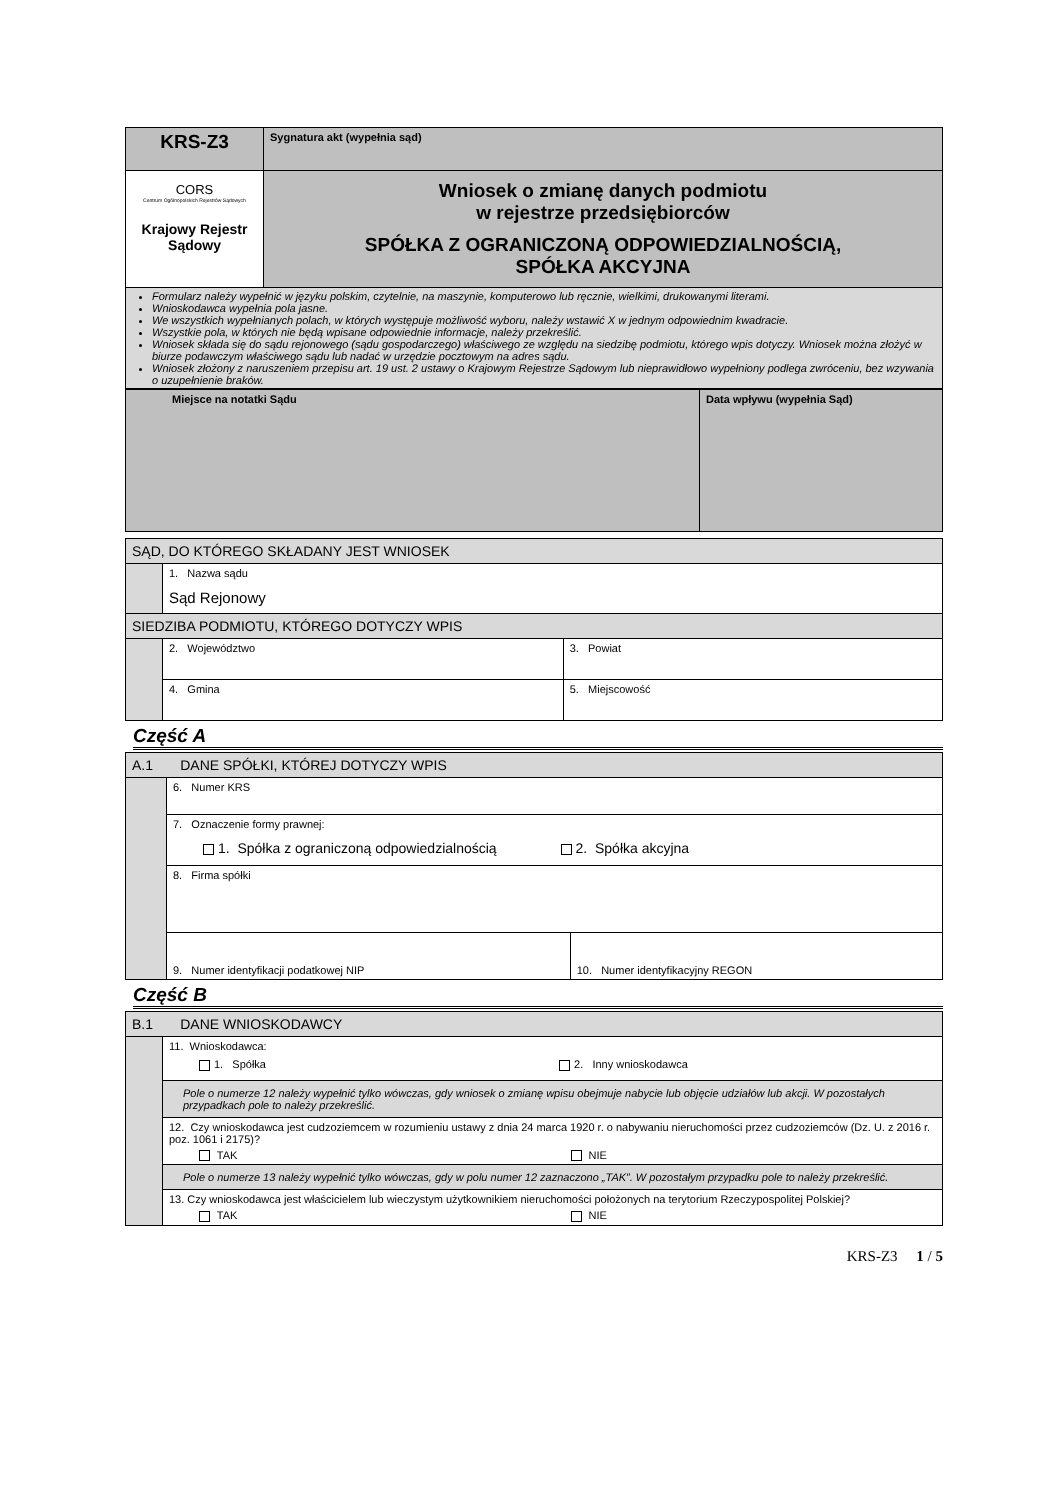| KRS-Z3 | Sygnatura akt (wypełnia sąd) |
| CORS Centrum Ogólnopolskich Rejestrów Sądowych Krajowy Rejestr Sądowy | Wniosek o zmianę danych podmiotu w rejestrze przedsiębiorców SPÓŁKA Z OGRANICZONĄ ODPOWIEDZIALNOŚCIĄ, SPÓŁKA AKCYJNA |
| Formularz należy wypełnić w języku polskim, czytelnie, na maszynie, komputerowo lub ręcznie, wielkimi, drukowanymi literami. Wnioskodawca wypełnia pola jasne. We wszystkich wypełnianych polach, w których występuje możliwość wyboru, należy wstawić X w jednym odpowiednim kwadracie. Wszystkie pola, w których nie będą wpisane odpowiednie informacje, należy przekreślić. Wniosek składa się do sądu rejonowego (sądu gospodarczego) właściwego ze względu na siedzibę podmiotu, którego wpis dotyczy. Wniosek można złożyć w biurze podawczym właściwego sądu lub nadać w urzędzie pocztowym na adres sądu. Wniosek złożony z naruszeniem przepisu art. 19 ust. 2 ustawy o Krajowym Rejestrze Sądowym lub nieprawidłowo wypełniony podlega zwróceniu, bez wzywania o uzupełnienie braków. | |
| Miejsce na notatki Sądu | Data wpływu (wypełnia Sąd) |
| SĄD, DO KTÓREGO SKŁADANY JEST WNIOSEK | | |
| | 1. Nazwa sądu Sąd Rejonowy | |
| SIEDZIBA PODMIOTU, KTÓREGO DOTYCZY WPIS | | |
| | 2. Województwo | 3. Powiat |
| | 4. Gmina | 5. Miejscowość |
Część A
| A.1 DANE SPÓŁKI, KTÓREJ DOTYCZY WPIS | | |
| | 6. Numer KRS | |
| | 7. Oznaczenie formy prawnej: 1. Spółka z ograniczoną odpowiedzialnością 2. Spółka akcyjna | |
| | 8. Firma spółki | |
| | 9. Numer identyfikacji podatkowej NIP | 10. Numer identyfikacyjny REGON |
Część B
| B.1 DANE WNIOSKODAWCY | |
| | 11. Wnioskodawca: 1. Spółka 2. Inny wnioskodawca |
| | Pole o numerze 12 należy wypełnić tylko wówczas, gdy wniosek o zmianę wpisu obejmuje nabycie lub objęcie udziałów lub akcji. W pozostałych przypadkach pole to należy przekreślić. |
| | 12. Czy wnioskodawca jest cudzoziemcem w rozumieniu ustawy z dnia 24 marca 1920 r. o nabywaniu nieruchomości przez cudzoziemców (Dz. U. z 2016 r. poz. 1061 i 2175)? TAK NIE |
| | Pole o numerze 13 należy wypełnić tylko wówczas, gdy w polu numer 12 zaznaczono „TAK”. W pozostałym przypadku pole to należy przekreślić. |
| | 13. Czy wnioskodawca jest właścicielem lub wieczystym użytkownikiem nieruchomości położonych na terytorium Rzeczypospolitej Polskiej? TAK NIE |
KRS-Z3 1 / 5